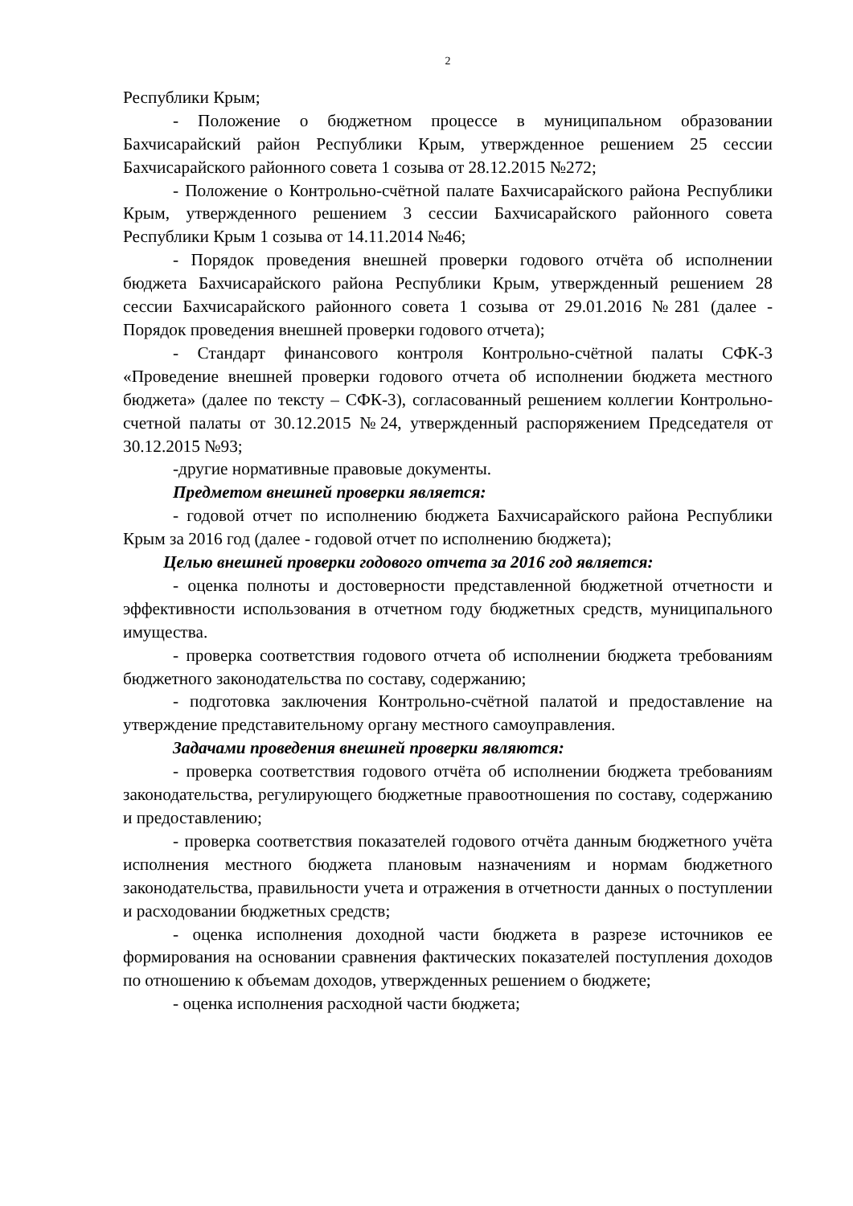2
Республики Крым;
- Положение о бюджетном процессе в муниципальном образовании Бахчисарайский район Республики Крым, утвержденное решением 25 сессии Бахчисарайского районного совета 1 созыва от 28.12.2015 №272;
- Положение о Контрольно-счётной палате Бахчисарайского района Республики Крым, утвержденного решением 3 сессии Бахчисарайского районного совета Республики Крым 1 созыва от 14.11.2014 №46;
- Порядок проведения внешней проверки годового отчёта об исполнении бюджета Бахчисарайского района Республики Крым, утвержденный решением 28 сессии Бахчисарайского районного совета 1 созыва от 29.01.2016 №281 (далее - Порядок проведения внешней проверки годового отчета);
- Стандарт финансового контроля Контрольно-счётной палаты СФК-3 «Проведение внешней проверки годового отчета об исполнении бюджета местного бюджета» (далее по тексту – СФК-3), согласованный решением коллегии Контрольно-счетной палаты от 30.12.2015 №24, утвержденный распоряжением Председателя от 30.12.2015 №93;
-другие нормативные правовые документы.
Предметом внешней проверки является:
- годовой отчет по исполнению бюджета Бахчисарайского района Республики Крым за 2016 год (далее - годовой отчет по исполнению бюджета);
Целью внешней проверки годового отчета за 2016 год является:
- оценка полноты и достоверности представленной бюджетной отчетности и эффективности использования в отчетном году бюджетных средств, муниципального имущества.
- проверка соответствия годового отчета об исполнении бюджета требованиям бюджетного законодательства по составу, содержанию;
- подготовка заключения Контрольно-счётной палатой и предоставление на утверждение представительному органу местного самоуправления.
Задачами проведения внешней проверки являются:
- проверка соответствия годового отчёта об исполнении бюджета требованиям законодательства, регулирующего бюджетные правоотношения по составу, содержанию и предоставлению;
- проверка соответствия показателей годового отчёта данным бюджетного учёта исполнения местного бюджета плановым назначениям и нормам бюджетного законодательства, правильности учета и отражения в отчетности данных о поступлении и расходовании бюджетных средств;
- оценка исполнения доходной части бюджета в разрезе источников ее формирования на основании сравнения фактических показателей поступления доходов по отношению к объемам доходов, утвержденных решением о бюджете;
- оценка исполнения расходной части бюджета;